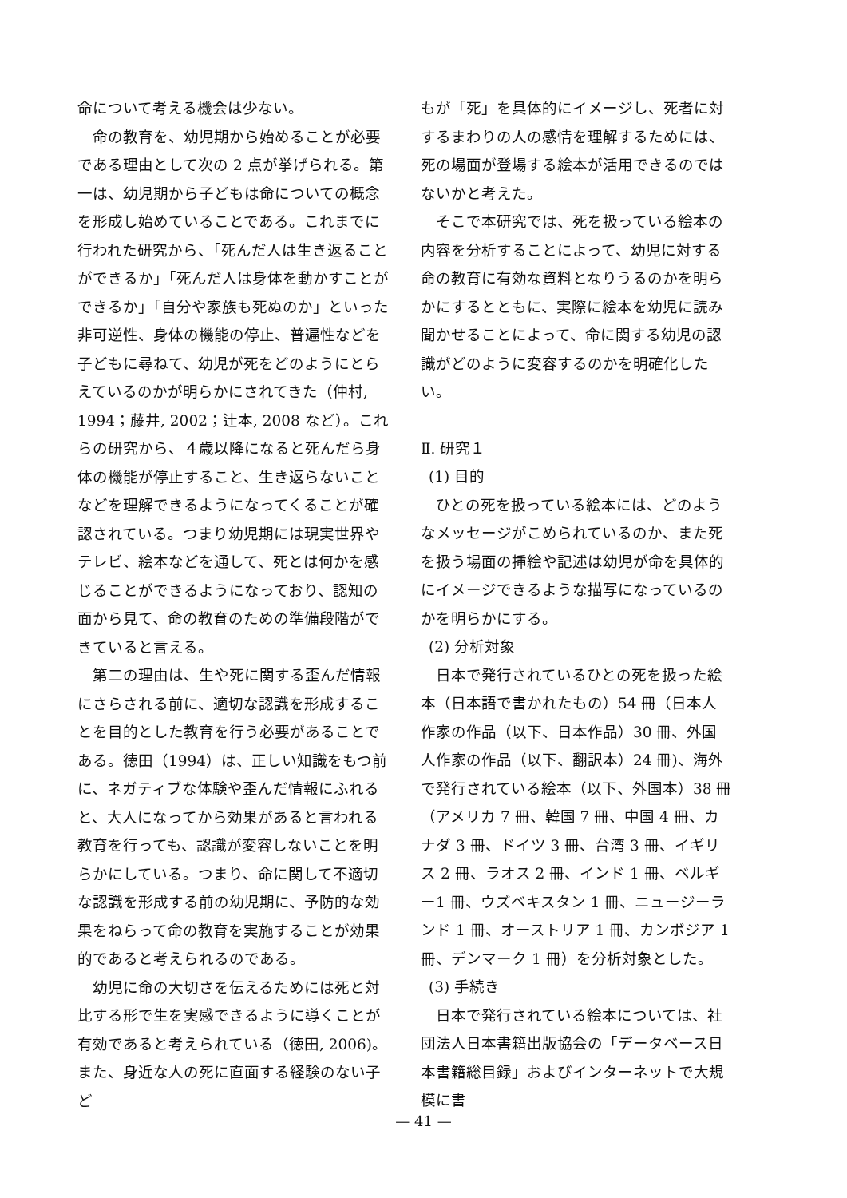命について考える機会は少ない。
命の教育を、幼児期から始めることが必要である理由として次の 2 点が挙げられる。第一は、幼児期から子どもは命についての概念を形成し始めていることである。これまでに行われた研究から、「死んだ人は生き返ることができるか」「死んだ人は身体を動かすことができるか」「自分や家族も死ぬのか」といった非可逆性、身体の機能の停止、普遍性などを子どもに尋ねて、幼児が死をどのようにとらえているのかが明らかにされてきた（仲村, 1994；藤井, 2002；辻本, 2008 など）。これらの研究から、４歳以降になると死んだら身体の機能が停止すること、生き返らないことなどを理解できるようになってくることが確認されている。つまり幼児期には現実世界やテレビ、絵本などを通して、死とは何かを感じることができるようになっており、認知の面から見て、命の教育のための準備段階ができていると言える。
第二の理由は、生や死に関する歪んだ情報にさらされる前に、適切な認識を形成することを目的とした教育を行う必要があることである。徳田（1994）は、正しい知識をもつ前に、ネガティブな体験や歪んだ情報にふれると、大人になってから効果があると言われる教育を行っても、認識が変容しないことを明らかにしている。つまり、命に関して不適切な認識を形成する前の幼児期に、予防的な効果をねらって命の教育を実施することが効果的であると考えられるのである。
幼児に命の大切さを伝えるためには死と対比する形で生を実感できるように導くことが有効であると考えられている（徳田, 2006)。また、身近な人の死に直面する経験のない子ど
もが「死」を具体的にイメージし、死者に対するまわりの人の感情を理解するためには、死の場面が登場する絵本が活用できるのではないかと考えた。
そこで本研究では、死を扱っている絵本の内容を分析することによって、幼児に対する命の教育に有効な資料となりうるのかを明らかにするとともに、実際に絵本を幼児に読み聞かせることによって、命に関する幼児の認識がどのように変容するのかを明確化したい。
Ⅱ. 研究１
(1) 目的
ひとの死を扱っている絵本には、どのようなメッセージがこめられているのか、また死を扱う場面の挿絵や記述は幼児が命を具体的にイメージできるような描写になっているのかを明らかにする。
(2) 分析対象
日本で発行されているひとの死を扱った絵本（日本語で書かれたもの）54 冊（日本人作家の作品（以下、日本作品）30 冊、外国人作家の作品（以下、翻訳本）24 冊)、海外で発行されている絵本（以下、外国本）38 冊（アメリカ 7 冊、韓国 7 冊、中国 4 冊、カナダ 3 冊、ドイツ 3 冊、台湾 3 冊、イギリス 2 冊、ラオス 2 冊、インド 1 冊、ベルギー1 冊、ウズベキスタン 1 冊、ニュージーランド 1 冊、オーストリア 1 冊、カンボジア 1 冊、デンマーク 1 冊）を分析対象とした。
(3) 手続き
日本で発行されている絵本については、社団法人日本書籍出版協会の「データベース日本書籍総目録」およびインターネットで大規模に書
— 41 —